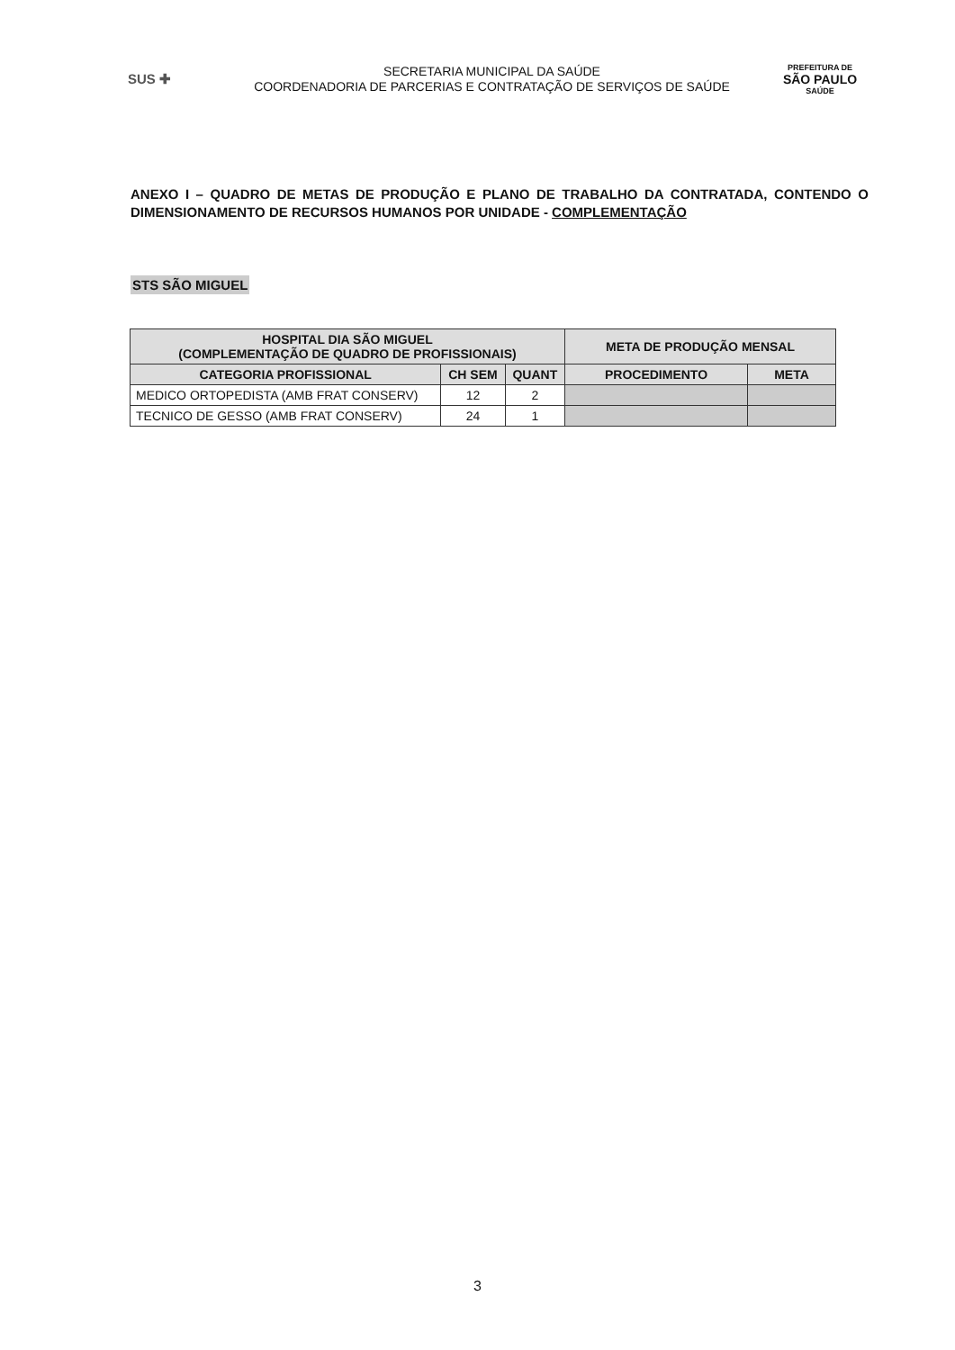SUS ✚
SECRETARIA MUNICIPAL DA SAÚDE
COORDENADORIA DE PARCERIAS E CONTRATAÇÃO DE SERVIÇOS DE SAÚDE
PREFEITURA DE
SÃO PAULO
SAÚDE
ANEXO I – QUADRO DE METAS DE PRODUÇÃO E PLANO DE TRABALHO DA CONTRATADA, CONTENDO O DIMENSIONAMENTO DE RECURSOS HUMANOS POR UNIDADE - COMPLEMENTAÇÃO
STS SÃO MIGUEL
| HOSPITAL DIA SÃO MIGUEL (COMPLEMENTAÇÃO DE QUADRO DE PROFISSIONAIS) | | | META DE PRODUÇÃO MENSAL | |
| --- | --- | --- | --- | --- |
| CATEGORIA PROFISSIONAL | CH SEM | QUANT | PROCEDIMENTO | META |
| MEDICO ORTOPEDISTA (AMB FRAT CONSERV) | 12 | 2 | | |
| TECNICO DE GESSO (AMB FRAT CONSERV) | 24 | 1 | | |
3